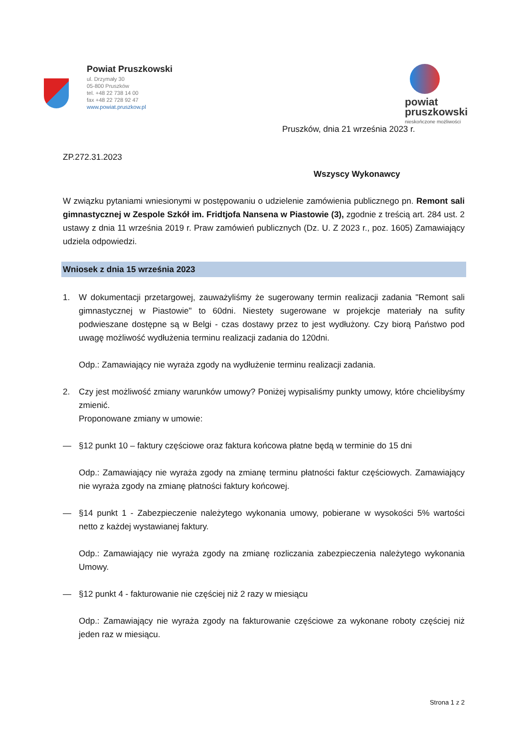Powiat Pruszkowski
ul. Drzymały 30
05-800 Pruszków
tel. +48 22 738 14 00
fax +48 22 728 92 47
www.powiat.pruszkow.pl
powiat
pruszkowski
nieskończone możliwości
Pruszków, dnia 21 września 2023 r.
ZP.272.31.2023
Wszyscy Wykonawcy
W związku pytaniami wniesionymi w postępowaniu o udzielenie zamówienia publicznego pn. Remont sali gimnastycznej w Zespole Szkół im. Fridtjofa Nansena w Piastowie (3), zgodnie z treścią art. 284 ust. 2 ustawy z dnia 11 września 2019 r. Praw zamówień publicznych (Dz. U. Z 2023 r., poz. 1605) Zamawiający udziela odpowiedzi.
Wniosek z dnia 15 września 2023
1. W dokumentacji przetargowej, zauważyliśmy że sugerowany termin realizacji zadania "Remont sali gimnastycznej w Piastowie" to 60dni. Niestety sugerowane w projekcje materiały na sufity podwieszane dostępne są w Belgi - czas dostawy przez to jest wydłużony. Czy biorą Państwo pod uwagę możliwość wydłużenia terminu realizacji zadania do 120dni.
Odp.: Zamawiający nie wyraża zgody na wydłużenie terminu realizacji zadania.
2. Czy jest możliwość zmiany warunków umowy? Poniżej wypisaliśmy punkty umowy, które chcielibyśmy zmienić.
Proponowane zmiany w umowie:
— §12 punkt 10 – faktury częściowe oraz faktura końcowa płatne będą w terminie do 15 dni
Odp.: Zamawiający nie wyraża zgody na zmianę terminu płatności faktur częściowych. Zamawiający nie wyraża zgody na zmianę płatności faktury końcowej.
— §14 punkt 1 - Zabezpieczenie należytego wykonania umowy, pobierane w wysokości 5% wartości netto z każdej wystawianej faktury.
Odp.: Zamawiający nie wyraża zgody na zmianę rozliczania zabezpieczenia należytego wykonania Umowy.
— §12 punkt 4 - fakturowanie nie częściej niż 2 razy w miesiącu
Odp.: Zamawiający nie wyraża zgody na fakturowanie częściowe za wykonane roboty częściej niż jeden raz w miesiącu.
Strona 1 z 2